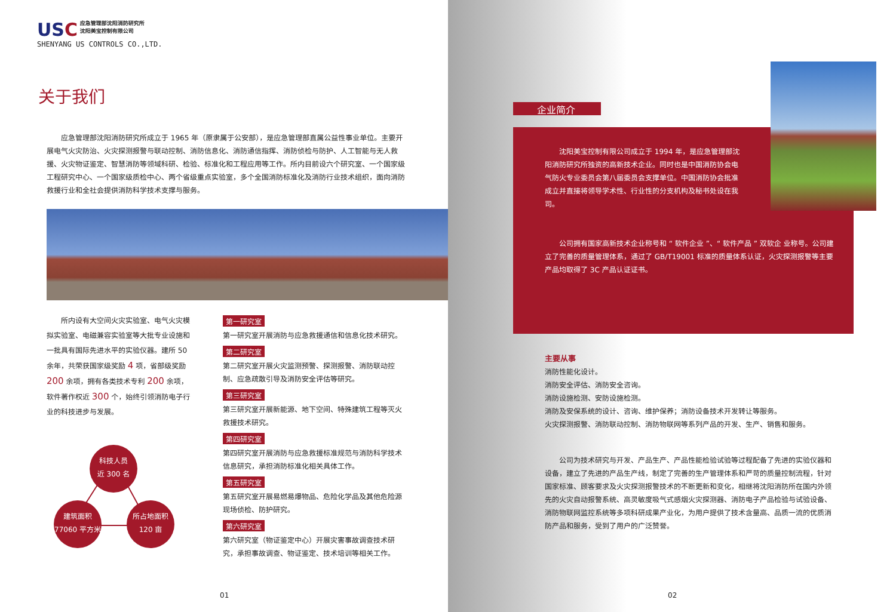US C 应急管理部沈阳消防研究所
沈阳美宝控制有限公司
SHENYANG US CONTROLS CO.,LTD.
关于我们
　　应急管理部沈阳消防研究所成立于 1965 年（原隶属于公安部），是应急管理部直属公益性事业单位。主要开展电气火灾防治、火灾探测报警与联动控制、消防信息化、消防通信指挥、消防侦检与防护、人工智能与无人救援、火灾物证鉴定、智慧消防等领域科研、检验、标准化和工程应用等工作。所内目前设六个研究室、一个国家级工程研究中心、一个国家级质检中心、两个省级重点实验室，多个全国消防标准化及消防行业技术组织，面向消防救援行业和全社会提供消防科学技术支撑与服务。
　　所内设有大空间火灾实验室、电气火灾模拟实验室、电磁兼容实验室等大批专业设施和一批具有国际先进水平的实验仪器。建所 50 余年，共荣获国家级奖励 4 项，省部级奖励 200 余项，拥有各类技术专利 200 余项，软件著作权近 300 个，始终引领消防电子行业的科技进步与发展。
科技人员
近 300 名
建筑面积
77060 平方米
所占地面积
120 亩
第一研究室
第一研究室开展消防与应急救援通信和信息化技术研究。
第二研究室
第二研究室开展火灾监测预警、探测报警、消防联动控制、应急疏散引导及消防安全评估等研究。
第三研究室
第三研究室开展新能源、地下空间、特殊建筑工程等灭火救援技术研究。
第四研究室
第四研究室开展消防与应急救援标准规范与消防科学技术信息研究，承担消防标准化相关具体工作。
第五研究室
第五研究室开展易燃易爆物品、危险化学品及其他危险源现场侦检、防护研究。
第六研究室
第六研究室（物证鉴定中心）开展灾害事故调查技术研究，承担事故调查、物证鉴定、技术培训等相关工作。
01
企业简介
　　沈阳美宝控制有限公司成立于 1994 年，是应急管理部沈阳消防研究所独资的高新技术企业。同时也是中国消防协会电气防火专业委员会第八届委员会支撑单位。中国消防协会批准成立并直接将领导学术性、行业性的分支机构及秘书处设在我司。
　　公司拥有国家高新技术企业称号和 “ 软件企业 ”、“ 软件产品 ” 双软企 业称号。公司建立了完善的质量管理体系，通过了 GB/T19001 标准的质量体系认证，火灾探测报警等主要产品均取得了 3C 产品认证证书。
主要从事
消防性能化设计。
消防安全评估、消防安全咨询。
消防设施检测、安防设施检测。
消防及安保系统的设计、咨询、维护保养；消防设备技术开发转让等服务。
火灾探测报警、消防联动控制、消防物联网等系列产品的开发、生产、销售和服务。
　　公司为技术研究与开发、产品生产、产品性能检验试验等过程配备了先进的实验仪器和设备，建立了先进的产品生产线，制定了完善的生产管理体系和严苛的质量控制流程，针对国家标准、顾客要求及火灾探测报警技术的不断更新和变化，相继将沈阳消防所在国内外领先的火灾自动报警系统、高灵敏度吸气式感烟火灾探测器、消防电子产品检验与试验设备、消防物联网监控系统等多项科研成果产业化，为用户提供了技术含量高、品质一流的优质消防产品和服务，受到了用户的广泛赞誉。
02